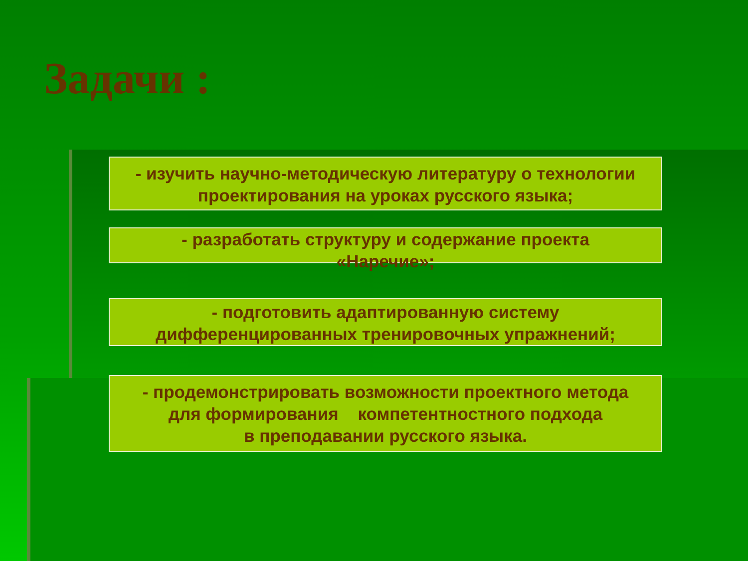Задачи :
- изучить научно-методическую литературу о технологии проектирования на уроках русского языка;
- разработать структуру и содержание проекта
«Наречие»;
- подготовить адаптированную систему дифференцированных тренировочных упражнений;
- продемонстрировать возможности проектного метода
для формирования компетентностного подхода
в преподавании русского языка.